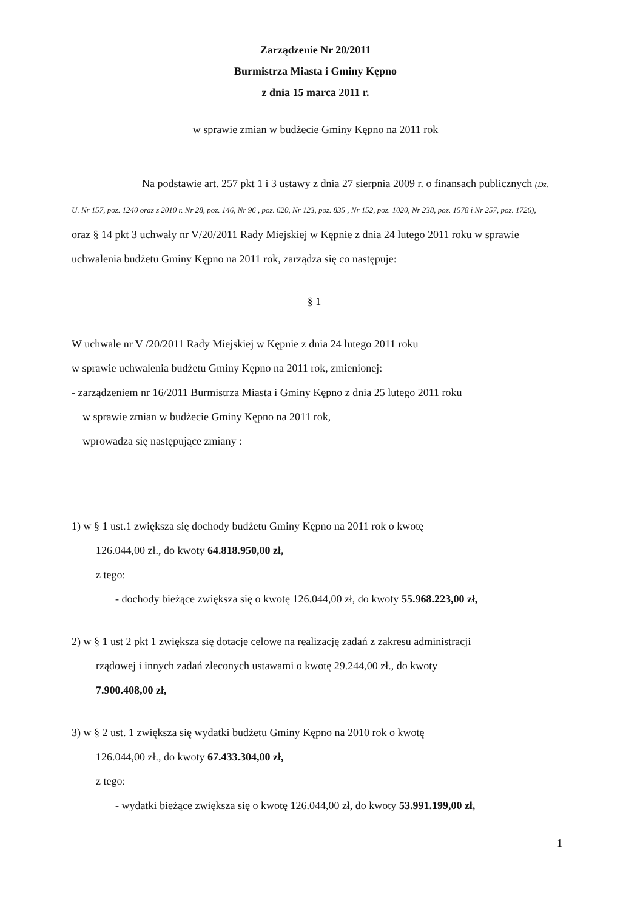Zarządzenie Nr 20/2011
Burmistrza Miasta i Gminy Kępno
z dnia 15 marca 2011 r.
w sprawie zmian w budżecie Gminy Kępno na 2011 rok
Na podstawie art. 257 pkt 1 i 3 ustawy z dnia 27 sierpnia 2009 r. o finansach publicznych (Dz. U. Nr 157, poz. 1240 oraz z 2010 r. Nr 28, poz. 146, Nr 96 , poz. 620, Nr 123, poz. 835 , Nr 152, poz. 1020, Nr 238, poz. 1578 i Nr 257, poz. 1726), oraz § 14 pkt 3 uchwały nr V/20/2011 Rady Miejskiej w Kępnie z dnia 24 lutego 2011 roku w sprawie uchwalenia budżetu Gminy Kępno na 2011 rok, zarządza się co następuje:
§ 1
W uchwale nr V /20/2011 Rady Miejskiej w Kępnie z dnia 24 lutego 2011 roku
w sprawie uchwalenia budżetu Gminy Kępno na 2011 rok, zmienionej:
- zarządzeniem nr 16/2011 Burmistrza Miasta i Gminy Kępno z dnia 25 lutego 2011 roku
w sprawie zmian w budżecie Gminy Kępno na 2011 rok,
wprowadza się następujące zmiany :
1) w § 1 ust.1 zwiększa się dochody budżetu Gminy Kępno na 2011 rok o kwotę
126.044,00 zł., do kwoty 64.818.950,00 zł,
z tego:
- dochody bieżące zwiększa się o kwotę 126.044,00 zł, do kwoty 55.968.223,00 zł,
2) w § 1 ust 2 pkt 1 zwiększa się dotacje celowe na realizację zadań z zakresu administracji
rządowej i innych zadań zleconych ustawami o kwotę 29.244,00 zł., do kwoty
7.900.408,00 zł,
3) w § 2 ust. 1 zwiększa się wydatki budżetu Gminy Kępno na 2010 rok o kwotę
126.044,00 zł., do kwoty 67.433.304,00 zł,
z tego:
- wydatki bieżące zwiększa się o kwotę 126.044,00 zł, do kwoty 53.991.199,00 zł,
1